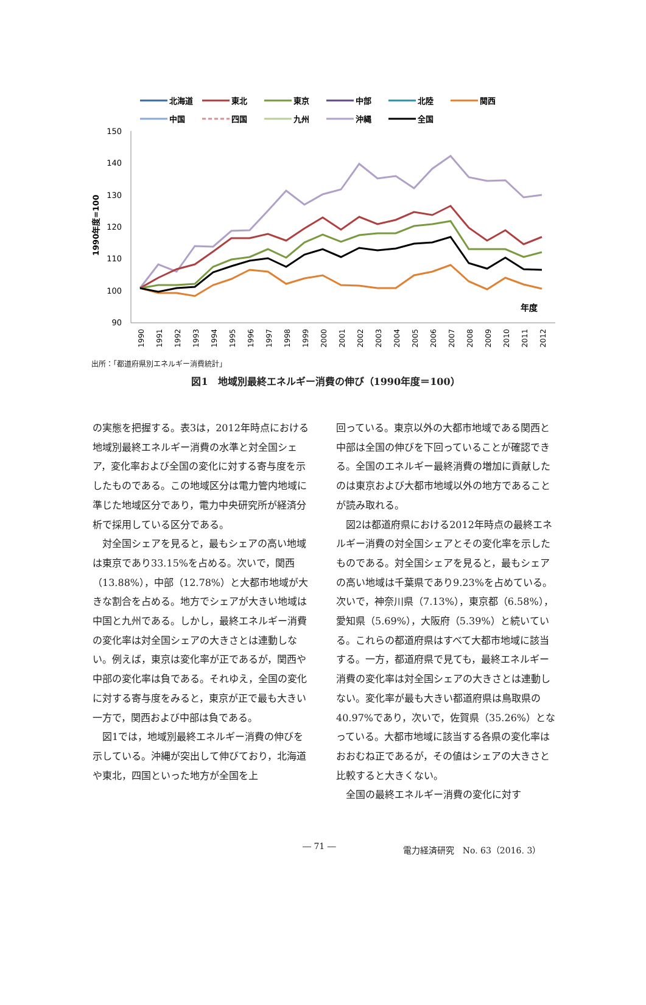北海道
東北
東京
中部
北陸
関西
中国
四国
九州
沖縄
全国
150
140
130
120
110
100
90
1990年度=100
1990
1991
1992
1993
1994
1995
1996
1997
1998
1999
2000
2001
2002
2003
2004
2005
2006
2007
2008
2009
2010
2011
2012
年度
出所：「都道府県別エネルギー消費統計」
図1　地域別最終エネルギー消費の伸び（1990年度＝100）
の実態を把握する。表3は，2012年時点における地域別最終エネルギー消費の水準と対全国シェア，変化率および全国の変化に対する寄与度を示したものである。この地域区分は電力管内地域に準じた地域区分であり，電力中央研究所が経済分析で採用している区分である。
対全国シェアを見ると，最もシェアの高い地域は東京であり33.15%を占める。次いで，関西（13.88%），中部（12.78%）と大都市地域が大きな割合を占める。地方でシェアが大きい地域は中国と九州である。しかし，最終エネルギー消費の変化率は対全国シェアの大きさとは連動しない。例えば，東京は変化率が正であるが，関西や中部の変化率は負である。それゆえ，全国の変化に対する寄与度をみると，東京が正で最も大きい一方で，関西および中部は負である。
図1では，地域別最終エネルギー消費の伸びを示している。沖縄が突出して伸びており，北海道や東北，四国といった地方が全国を上
回っている。東京以外の大都市地域である関西と中部は全国の伸びを下回っていることが確認できる。全国のエネルギー最終消費の増加に貢献したのは東京および大都市地域以外の地方であることが読み取れる。
図2は都道府県における2012年時点の最終エネルギー消費の対全国シェアとその変化率を示したものである。対全国シェアを見ると，最もシェアの高い地域は千葉県であり9.23%を占めている。次いで，神奈川県（7.13%），東京都（6.58%），愛知県（5.69%），大阪府（5.39%）と続いている。これらの都道府県はすべて大都市地域に該当する。一方，都道府県で見ても，最終エネルギー消費の変化率は対全国シェアの大きさとは連動しない。変化率が最も大きい都道府県は鳥取県の40.97%であり，次いで，佐賀県（35.26%）となっている。大都市地域に該当する各県の変化率はおおむね正であるが，その値はシェアの大きさと比較すると大きくない。
全国の最終エネルギー消費の変化に対す
― 71 ― 電力経済研究　No. 63（2016. 3）